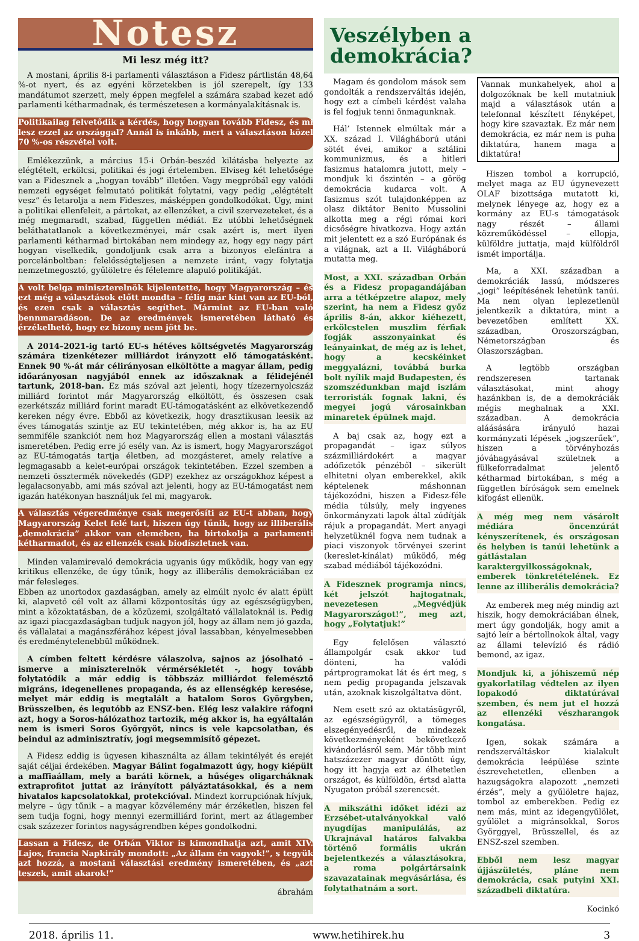Notesz
Mi lesz még itt?
A mostani, április 8-i parlamenti választáson a Fidesz pártlistán 48,64 %-ot nyert, és az egyéni körzetekben is jól szerepelt, így 133 mandátumot szerzett, mely éppen megfelel a számára szabad kezet adó parlamenti kétharmadnak, és természetesen a kormányalakításnak is.
Politikailag felvetődik a kérdés, hogy hogyan tovább Fidesz, és mi lesz ezzel az országgal? Annál is inkább, mert a választáson közel 70 %-os részvétel volt.
Emlékezzünk, a március 15-i Orbán-beszéd kilátásba helyezte az elégtételt, erkölcsi, politikai és jogi értelemben. Elviseg két lehetősége van a Fidesznek a „hogyan tovább” illetően. Vagy megpróbál egy valódi nemzeti egységet felmutató politikát folytatni, vagy pedig „elégtételt vesz” és letarolja a nem Fideszes, másképpen gondolkodókat. Úgy, mint a politikai ellenfeleit, a pártokat, az ellenzéket, a civil szervezeteket, és a még megmaradt, szabad, független médiát. Ez utóbbi lehetőségnek beláthatatlanok a következményei, már csak azért is, mert ilyen parlamenti kétharmad birtokában nem mindegy az, hogy egy nagy párt hogyan viselkedik, gondoljunk csak arra a bizonyos elefántra a porcelánboltban: felelősségteljesen a nemzete iránt, vagy folytatja nemzetmegosztó, gyűlöletre és félelemre alapuló politikáját.
A volt belga miniszterelnök kijelentette, hogy Magyarország – és ezt még a választások előtt mondta – félig már kint van az EU-ból, és ezen csak a választás segíthet. Mármint az EU-ban való bennmaradáson. De az eredmények ismeretében látható és érzékelhető, hogy ez bizony nem jött be.
A 2014–2021-ig tartó EU-s hétéves költségvetés Magyarország számára tizenkétezer milliárdot irányzott elő támogatásként. Ennek 90 %-át már célirányosan elköltötte a magyar állam, pedig időarányosan nagyjából ennek az időszaknak a félidejénél tartunk, 2018-ban. Ez más szóval azt jelenti, hogy tízezernyolcszáz milliárd forintot már Magyarország elköltött, és összesen csak ezerkétszáz milliárd forint maradt EU-támogatásként az elkövetkezendő kereken négy évre. Ebből az következik, hogy drasztikusan leesik az éves támogatás szintje az EU tekintetében, még akkor is, ha az EU semmiféle szankciót nem hoz Magyarország ellen a mostani választás ismeretében. Pedig erre jó esély van. Az is ismert, hogy Magyarországot az EU-támogatás tartja életben, ad mozgásteret, amely relatíve a legmagasabb a kelet-európai országok tekintetében. Ezzel szemben a nemzeti össztermék növekedés (GDP) ezekhez az országokhoz képest a legalacsonyabb, ami más szóval azt jelenti, hogy az EU-támogatást nem igazán hatékonyan használjuk fel mi, magyarok.
A választás végeredménye csak megerősíti az EU-t abban, hogy Magyarország Kelet felé tart, hiszen úgy tűnik, hogy az illiberális „demokrácia” akkor van elemében, ha birtokolja a parlamenti kétharmadot, és az ellenzék csak biodíszletnek van.
Minden valamirevaló demokrácia ugyanis úgy működik, hogy van egy kritikus ellenzéke, de úgy tűnik, hogy az illiberális demokráciában ez már felesleges.
Ebben az unortodox gazdaságban, amely az elmúlt nyolc év alatt épült ki, alapvető cél volt az állami központosítás úgy az egészségügyben, mint a közoktatásban, de a közüzemi, szolgáltató vállalatoknál is. Pedig az igazi piacgazdaságban tudjuk nagyon jól, hogy az állam nem jó gazda, és vállalatai a magánszférához képest jóval lassabban, kényelmesebben és eredménytelenebbül működnek.
A címben feltett kérdésre válaszolva, sajnos az jósolható – ismerve a miniszterelnök vérmérsékletét -, hogy tovább folytatódik a már eddig is többszáz milliárdot felemésztő migráns, idegenellenes propaganda, és az ellenségkép keresése, melyet már eddig is megtalált a hatalom Soros Györgyben, Brüsszelben, és legutóbb az ENSZ-ben. Elég lesz valakire ráfogni azt, hogy a Soros-hálózathoz tartozik, még akkor is, ha egyáltalán nem is ismeri Soros Györgyöt, nincs is vele kapcsolatban, és beindul az adminisztratív, jogi megsemmisítő gépezet.
A Fidesz eddig is ügyesen kihasználta az állam tekintélyét és erejét saját céljai érdekében. Magyar Bálint fogalmazott úgy, hogy kiépült a maffiaállam, mely a baráti körnek, a hűséges oligarcháknak extraprofitot juttat az irányított pályáztatásokkal, és a nem hivatalos kapcsolatokkal, protekcióval. Mindezt korrupciónak hívjuk, melyre – úgy tűnik – a magyar közvélemény már érzéketlen, hiszen fel sem tudja fogni, hogy mennyi ezermilliárd forint, mert az átlagember csak százezer forintos nagyságrendben képes gondolkodni.
Lassan a Fidesz, de Orbán Viktor is kimondhatja azt, amit XIV. Lajos, francia Napkirály mondott: „Az állam én vagyok!”, s tegyük azt hozzá, a mostani választási eredmény ismeretében, és „azt teszek, amit akarok!”
ábrahám
Veszélyben a demokrácia?
Magam és gondolom mások sem gondolták a rendszerváltás idején, hogy ezt a címbeli kérdést valaha is fel fogjuk tenni önmagunknak.
Hál’ Istennek elmúltak már a XX. század I. Világháború utáni sötét évei, amikor a sztálini kommunizmus, és a hitleri fasizmus hatalomra jutott, mely – mondjuk ki őszintén – a görög demokrácia kudarca volt. A fasizmus szót tulajdonképpen az olasz diktátor Benito Mussolini alkotta meg a régi római kori dicsőségre hivatkozva. Hogy aztán mit jelentett ez a szó Európának és a világnak, azt a II. Világháború mutatta meg.
Most, a XXI. században Orbán és a Fidesz propagandájában arra a tétképzetre alapoz, mely szerint, ha nem a Fidesz győz április 8-án, akkor kiéhezett, erkölcstelen muszlim férfiak fogják asszonyainkat és leányainkat, de még az is lehet, hogy a kecskéinket meggyalázni, továbbá burka bolt nyílik majd Budapesten, és szomszédunkban majd iszlám terroristák fognak lakni, és megyei jogú városainkban minaretek épülnek majd.
A baj csak az, hogy ezt a propagandát – igaz súlyos százmilliárdokért a magyar adófizetők pénzéből – sikerült elhitetni olyan emberekkel, akik képtelenek máshonnan tájékozódni, hiszen a Fidesz-féle média túlsúly, mely ingyenes önkormányzati lapok által zúdítják rájuk a propagandát. Mert anyagi helyzetüknél fogva nem tudnak a piaci viszonyok törvényei szerint (kereslet-kínálat) működő, még szabad médiából tájékozódni.
A Fidesznek programja nincs, két jelszót hajtogatnak, nevezetesen „Megvédjük Magyarországot!”, meg azt, hogy „Folytatjuk!”
Egy felelősen választó állampolgár csak akkor tud dönteni, ha valódi pártprogramokat lát és ért meg, s nem pedig propaganda jelszavak után, azoknak kiszolgáltatva dönt.
Nem esett szó az oktatásügyről, az egészségügyről, a tömeges elszegényedésről, de mindezek következményeként bekövetkező kivándorlásról sem. Már több mint hatszázezer magyar döntött úgy, hogy itt hagyja ezt az élhetetlen országot, és külföldön, értsd alatta Nyugaton próbál szerencsét.
A mikszáthi időket idézi az Erzsébet-utalványokkal való nyugdíjas manipulálás, az Ukrajnával határos falvakba történő formális ukrán bejelentkezés a választásokra, a roma polgártársaink szavazatainak megvásárlása, és folytathatnám a sort.
Vannak munkahelyek, ahol a dolgozóknak be kell mutatniuk majd a választások után a telefonnal készített fényképet, hogy kire szavaztak. Ez már nem demokrácia, ez már nem is puha diktatúra, hanem maga a diktatúra!
Hiszen tombol a korrupció, melyet maga az EU úgynevezett OLAF bizottsága mutatott ki, melynek lényege az, hogy ez a kormány az EU-s támogatások nagy részét – állami közreműködéssel – ellopja, külföldre juttatja, majd külföldről ismét importálja.
Ma, a XXI. században a demokráciák lassú, módszeres „jogi” leépítésének lehetünk tanúi. Ma nem olyan leplezetlenül jelentkezik a diktatúra, mint a bevezetőben említett XX. században, Oroszországban, Németországban és Olaszországban.
A legtöbb országban rendszeresen tartanak választásokat, mint ahogy hazánkban is, de a demokráciák mégis meghalnak a XXI. században. A demokrácia aláásására irányuló hazai kormányzati lépések „jogszerűek”, hiszen a törvényhozás jóváhagyásával születnek a fülkeforradalmat jelentő kétharmad birtokában, s még a független bíróságok sem emelnek kifogást ellenük.
A még meg nem vásárolt médiára öncenzúrát kényszerítenek, és országosan és helyben is tanúi lehetünk a gátlástalan karaktergyilkosságoknak, emberek tönkretételének. Ez lenne az illiberális demokrácia?
Az emberek meg még mindig azt hiszik, hogy demokráciában élnek, mert úgy gondolják, hogy amit a sajtó leír a bértollnokok által, vagy az állami televízió és rádió bemond, az igaz.
Mondjuk ki, a jóhiszemű nép gyakorlatilag védtelen az ilyen lopakodó diktatúrával szemben, és nem jut el hozzá az ellenzéki vészharangok kongatása.
Igen, sokak számára a rendszerváltáskor kialakult demokrácia leépülése szinte észrevehetetlen, ellenben a hazugságokra alapozott „nemzeti érzés”, mely a gyűlöletre hajaz, tombol az emberekben. Pedig ez nem más, mint az idegengyűlölet, gyűlölet a migránsokkal, Soros Györggyel, Brüsszellel, és az ENSZ-szel szemben.
Ebből nem lesz magyar újjászületés, pláne nem demokrácia, csak putyini XXI. századbeli diktatúra.
Kocinkó
2018. április 11. www.hetihirek.hu 3